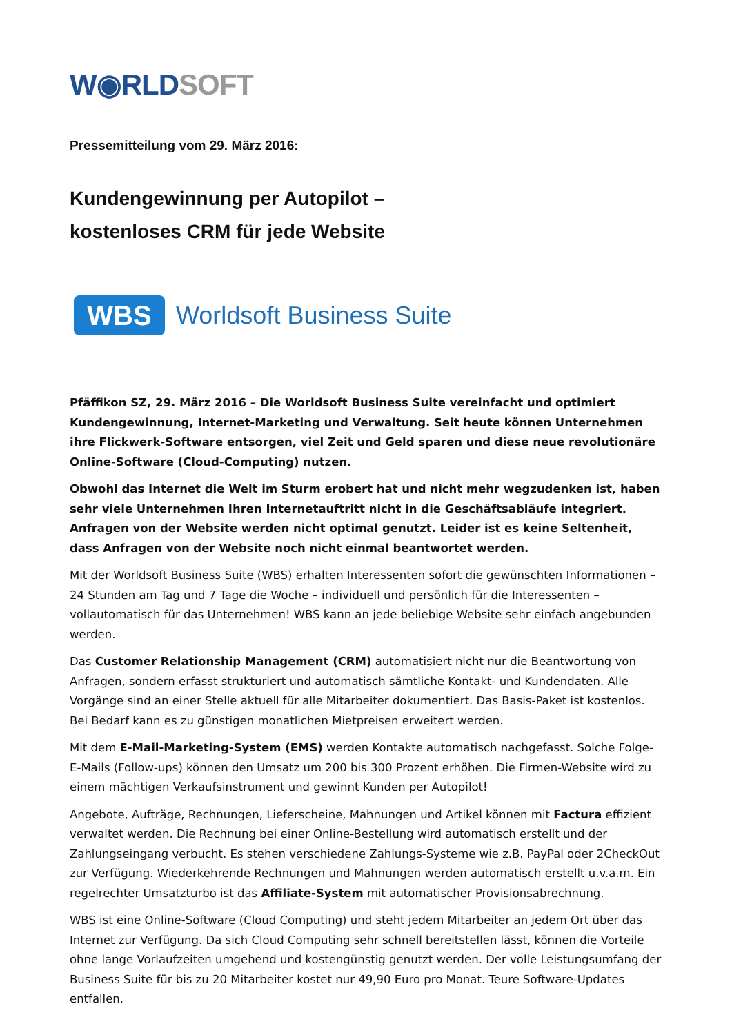W◉RLD SOFT
Pressemitteilung vom 29. März 2016:
Kundengewinnung per Autopilot –
kostenloses CRM für jede Website
WBS
Worldsoft Business Suite
Pfäffikon SZ, 29. März 2016 – Die Worldsoft Business Suite vereinfacht und optimiert Kundengewinnung, Internet-Marketing und Verwaltung. Seit heute können Unternehmen ihre Flickwerk-Software entsorgen, viel Zeit und Geld sparen und diese neue revolutionäre Online-Software (Cloud-Computing) nutzen.
Obwohl das Internet die Welt im Sturm erobert hat und nicht mehr wegzudenken ist, haben sehr viele Unternehmen Ihren Internetauftritt nicht in die Geschäftsabläufe integriert. Anfragen von der Website werden nicht optimal genutzt. Leider ist es keine Seltenheit, dass Anfragen von der Website noch nicht einmal beantwortet werden.
Mit der Worldsoft Business Suite (WBS) erhalten Interessenten sofort die gewünschten Informationen – 24 Stunden am Tag und 7 Tage die Woche – individuell und persönlich für die Interessenten – vollautomatisch für das Unternehmen! WBS kann an jede beliebige Website sehr einfach angebunden werden.
Das Customer Relationship Management (CRM) automatisiert nicht nur die Beantwortung von Anfragen, sondern erfasst strukturiert und automatisch sämtliche Kontakt- und Kundendaten. Alle Vorgänge sind an einer Stelle aktuell für alle Mitarbeiter dokumentiert. Das Basis-Paket ist kostenlos. Bei Bedarf kann es zu günstigen monatlichen Mietpreisen erweitert werden.
Mit dem E-Mail-Marketing-System (EMS) werden Kontakte automatisch nachgefasst. Solche Folge-E-Mails (Follow-ups) können den Umsatz um 200 bis 300 Prozent erhöhen. Die Firmen-Website wird zu einem mächtigen Verkaufsinstrument und gewinnt Kunden per Autopilot!
Angebote, Aufträge, Rechnungen, Lieferscheine, Mahnungen und Artikel können mit Factura effizient verwaltet werden. Die Rechnung bei einer Online-Bestellung wird automatisch erstellt und der Zahlungseingang verbucht. Es stehen verschiedene Zahlungs-Systeme wie z.B. PayPal oder 2CheckOut zur Verfügung. Wiederkehrende Rechnungen und Mahnungen werden automatisch erstellt u.v.a.m. Ein regelrechter Umsatzturbo ist das Affiliate-System mit automatischer Provisionsabrechnung.
WBS ist eine Online-Software (Cloud Computing) und steht jedem Mitarbeiter an jedem Ort über das Internet zur Verfügung. Da sich Cloud Computing sehr schnell bereitstellen lässt, können die Vorteile ohne lange Vorlaufzeiten umgehend und kostengünstig genutzt werden. Der volle Leistungsumfang der Business Suite für bis zu 20 Mitarbeiter kostet nur 49,90 Euro pro Monat. Teure Software-Updates entfallen.